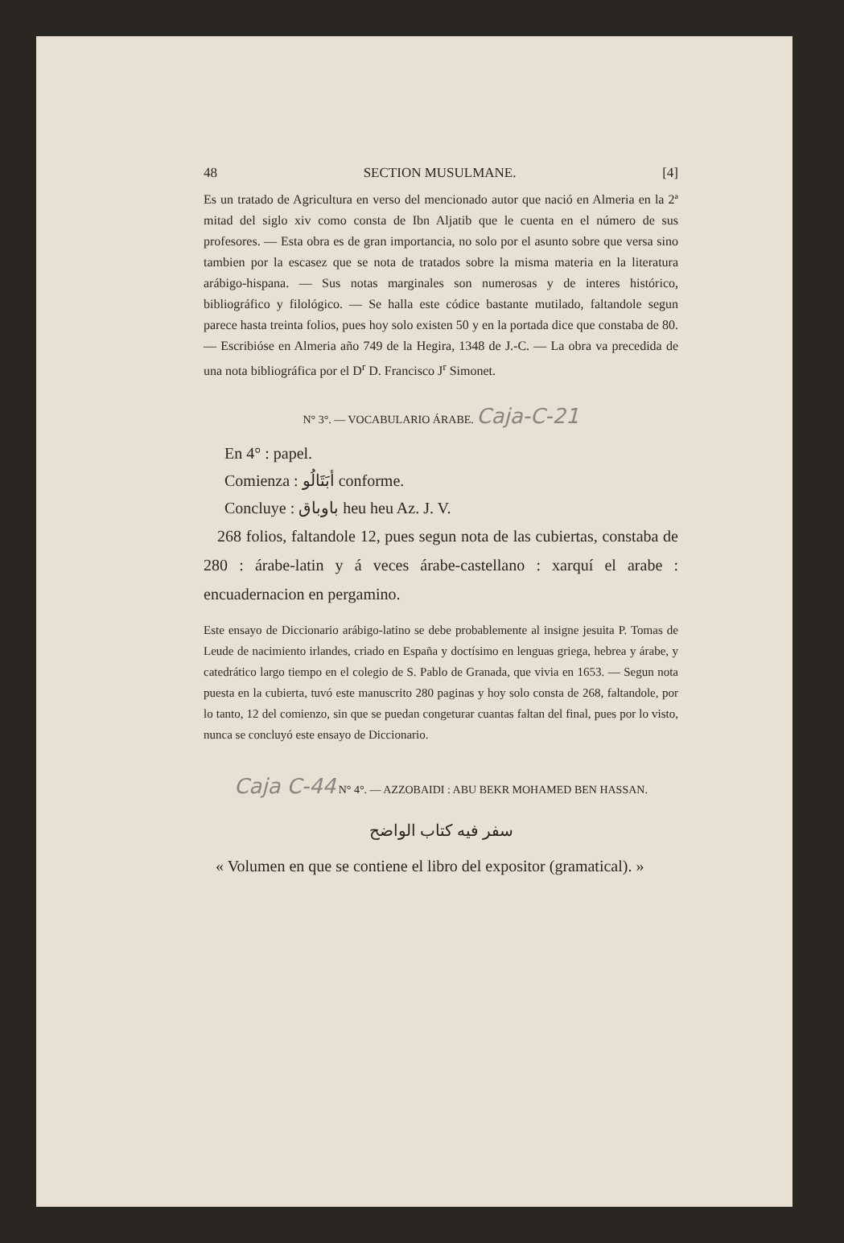48 SECTION MUSULMANE. [4]
Es un tratado de Agricultura en verso del mencionado autor que nació en Almeria en la 2ª mitad del siglo xiv como consta de Ibn Aljatib que le cuenta en el número de sus profesores. — Esta obra es de gran importancia, no solo por el asunto sobre que versa sino tambien por la escasez que se nota de tratados sobre la misma materia en la literatura arábigo-hispana. — Sus notas marginales son numerosas y de interes histórico, bibliográfico y filológico. — Se halla este códice bastante mutilado, faltandole segun parece hasta treinta folios, pues hoy solo existen 50 y en la portada dice que constaba de 80. — Escribióse en Almeria año 749 de la Hegira, 1348 de J.-C. — La obra va precedida de una nota bibliográfica por el D<sup>r</sup> D. Francisco J<sup>r</sup> Simonet.
N° 3°. — VOCABULARIO ÁRABE. Caja-C-21
En 4° : papel.
Comienza : أبَتَالُو conforme.
Concluye : باوباق heu heu Az. J. V.
268 folios, faltandole 12, pues segun nota de las cubiertas, constaba de 280 : árabe-latin y á veces árabe-castellano : xarquí el arabe : encuadernacion en pergamino.
Este ensayo de Diccionario arábigo-latino se debe probablemente al insigne jesuita P. Tomas de Leude de nacimiento irlandes, criado en España y doctísimo en lenguas griega, hebrea y árabe, y catedrático largo tiempo en el colegio de S. Pablo de Granada, que vivia en 1653. — Segun nota puesta en la cubierta, tuvó este manuscrito 280 paginas y hoy solo consta de 268, faltandole, por lo tanto, 12 del comienzo, sin que se puedan congeturar cuantas faltan del final, pues por lo visto, nunca se concluyó este ensayo de Diccionario.
Caja C-44 N° 4°. — AZZOBAIDI : ABU BEKR MOHAMED BEN HASSAN.
سفر فيه كتاب الواضح
« Volumen en que se contiene el libro del expositor (gramatical). »